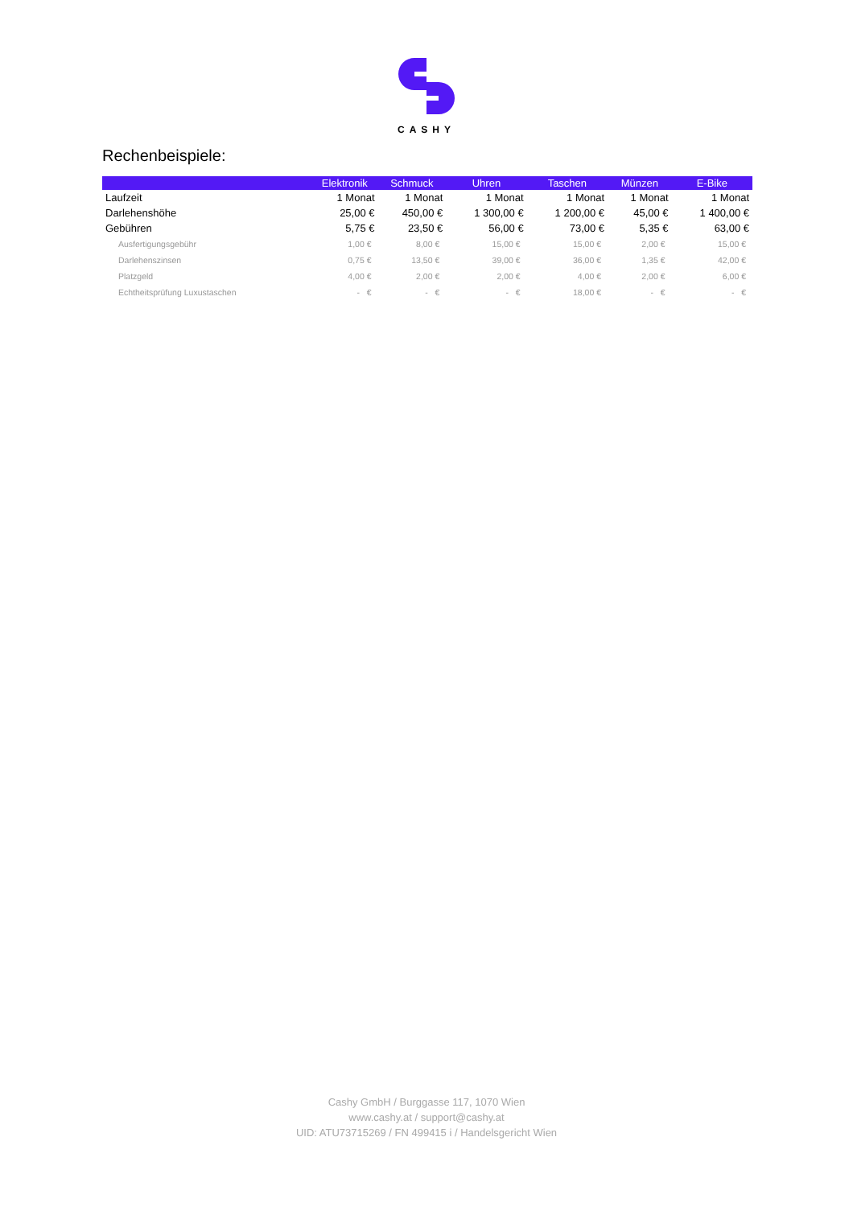CASHY
Rechenbeispiele:
| | Elektronik | Schmuck | Uhren | Taschen | Münzen | E-Bike |
| --- | --- | --- | --- | --- | --- | --- |
| Laufzeit | 1 Monat | 1 Monat | 1 Monat | 1 Monat | 1 Monat | 1 Monat |
| Darlehenshöhe | 25,00 € | 450,00 € | 1 300,00 € | 1 200,00 € | 45,00 € | 1 400,00 € |
| Gebühren | 5,75 € | 23,50 € | 56,00 € | 73,00 € | 5,35 € | 63,00 € |
| Ausfertigungsgebühr | 1,00 € | 8,00 € | 15,00 € | 15,00 € | 2,00 € | 15,00 € |
| Darlehenszinsen | 0,75 € | 13,50 € | 39,00 € | 36,00 € | 1,35 € | 42,00 € |
| Platzgeld | 4,00 € | 2,00 € | 2,00 € | 4,00 € | 2,00 € | 6,00 € |
| Echtheitsprüfung Luxustaschen | - € | - € | - € | 18,00 € | - € | - € |
Cashy GmbH / Burggasse 117, 1070 Wien
www.cashy.at / support@cashy.at
UID: ATU73715269 / FN 499415 i / Handelsgericht Wien